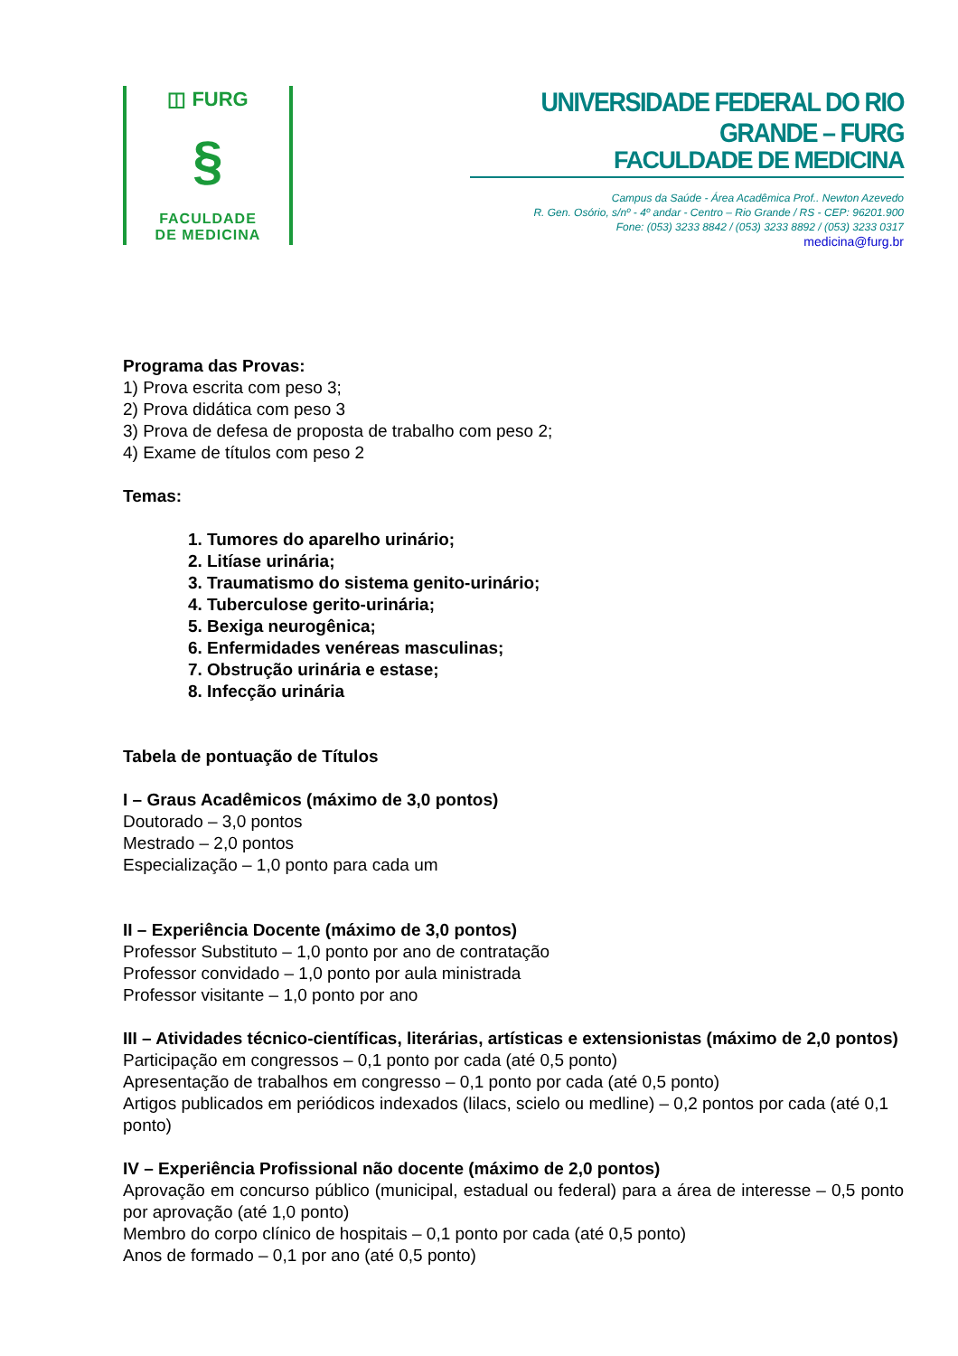◫ FURG
§
FACULDADE
DE MEDICINA
UNIVERSIDADE FEDERAL DO RIO GRANDE – FURG
FACULDADE DE MEDICINA
Campus da Saúde - Área Acadêmica Prof.. Newton Azevedo
R. Gen. Osório, s/nº - 4º andar - Centro – Rio Grande / RS - CEP: 96201.900
Fone: (053) 3233 8842 / (053) 3233 8892 / (053) 3233 0317
medicina@furg.br
Programa das Provas:
1) Prova escrita com peso 3;
2) Prova didática com peso 3
3) Prova de defesa de proposta de trabalho com peso 2;
4) Exame de títulos com peso 2
Temas:
1. Tumores do aparelho urinário;
2. Litíase urinária;
3. Traumatismo do sistema genito-urinário;
4. Tuberculose gerito-urinária;
5. Bexiga neurogênica;
6. Enfermidades venéreas masculinas;
7. Obstrução urinária e estase;
8. Infecção urinária
Tabela de pontuação de Títulos
I – Graus Acadêmicos (máximo de 3,0 pontos)
Doutorado – 3,0 pontos
Mestrado – 2,0 pontos
Especialização – 1,0 ponto para cada um
II – Experiência Docente (máximo de 3,0 pontos)
Professor Substituto – 1,0 ponto por ano de contratação
Professor convidado – 1,0 ponto por aula ministrada
Professor visitante – 1,0 ponto por ano
III – Atividades técnico-científicas, literárias, artísticas e extensionistas (máximo de 2,0 pontos)
Participação em congressos – 0,1 ponto por cada (até 0,5 ponto)
Apresentação de trabalhos em congresso – 0,1 ponto por cada (até 0,5 ponto)
Artigos publicados em periódicos indexados (lilacs, scielo ou medline) – 0,2 pontos por cada (até 0,1 ponto)
IV – Experiência Profissional não docente (máximo de 2,0 pontos)
Aprovação em concurso público (municipal, estadual ou federal) para a área de interesse – 0,5 ponto por aprovação (até 1,0 ponto)
Membro do corpo clínico de hospitais – 0,1 ponto por cada (até 0,5 ponto)
Anos de formado – 0,1 por ano (até 0,5 ponto)